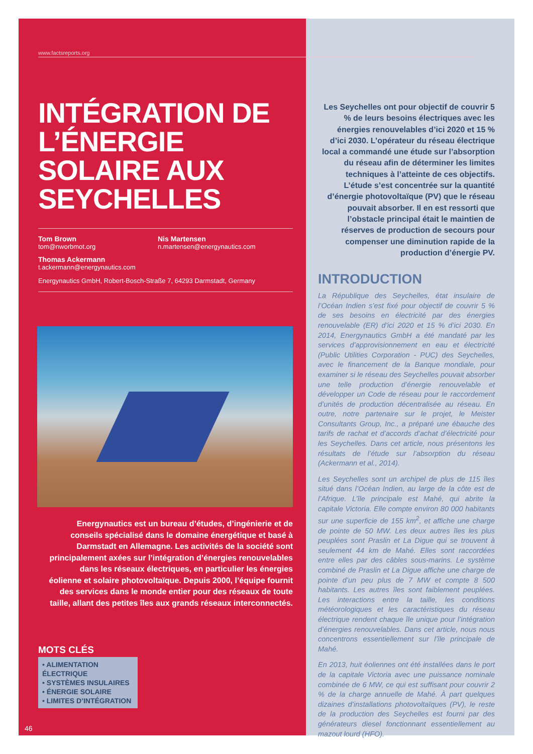www.factsreports.org
INTÉGRATION DE L’ÉNERGIE SOLAIRE AUX SEYCHELLES
Tom Brown
tom@nworbmot.org
Nis Martensen
n.martensen@energynautics.com
Thomas Ackermann
t.ackermann@energynautics.com
Energynautics GmbH, Robert-Bosch-Straße 7, 64293 Darmstadt, Germany
Energynautics est un bureau d’études, d’ingénierie et de conseils spécialisé dans le domaine énergétique et basé à Darmstadt en Allemagne. Les activités de la société sont principalement axées sur l’intégration d’énergies renouvelables dans les réseaux électriques, en particulier les énergies éolienne et solaire photovoltaïque. Depuis 2000, l’équipe fournit des services dans le monde entier pour des réseaux de toute taille, allant des petites îles aux grands réseaux interconnectés.
MOTS CLÉS
• ALIMENTATION ÉLECTRIQUE
• SYSTÈMES INSULAIRES
• ÉNERGIE SOLAIRE
• LIMITES D’INTÉGRATION
46
Les Seychelles ont pour objectif de couvrir 5 % de leurs besoins électriques avec les énergies renouvelables d’ici 2020 et 15 % d’ici 2030. L’opérateur du réseau électrique local a commandé une étude sur l’absorption du réseau afin de déterminer les limites techniques à l’atteinte de ces objectifs. L’étude s’est concentrée sur la quantité d’énergie photovoltaïque (PV) que le réseau pouvait absorber. Il en est ressorti que l’obstacle principal était le maintien de réserves de production de secours pour compenser une diminution rapide de la production d’énergie PV.
INTRODUCTION
La République des Seychelles, état insulaire de l’Océan Indien s’est fixé pour objectif de couvrir 5 % de ses besoins en électricité par des énergies renouvelable (ER) d’ici 2020 et 15 % d’ici 2030. En 2014, Energynautics GmbH a été mandaté par les services d’approvisionnement en eau et électricité (Public Utilities Corporation - PUC) des Seychelles, avec le financement de la Banque mondiale, pour examiner si le réseau des Seychelles pouvait absorber une telle production d’énergie renouvelable et développer un Code de réseau pour le raccordement d’unités de production décentralisée au réseau. En outre, notre partenaire sur le projet, le Meister Consultants Group, Inc., a préparé une ébauche des tarifs de rachat et d’accords d’achat d’électricité pour les Seychelles. Dans cet article, nous présentons les résultats de l’étude sur l’absorption du réseau (Ackermann et al., 2014).
Les Seychelles sont un archipel de plus de 115 îles situé dans l’Océan Indien, au large de la côte est de l’Afrique. L’île principale est Mahé, qui abrite la capitale Victoria. Elle compte environ 80 000 habitants sur une superficie de 155 km<sup>2</sup>, et affiche une charge de pointe de 50 MW. Les deux autres îles les plus peuplées sont Praslin et La Digue qui se trouvent à seulement 44 km de Mahé. Elles sont raccordées entre elles par des câbles sous-marins. Le système combiné de Praslin et La Digue affiche une charge de pointe d’un peu plus de 7 MW et compte 8 500 habitants. Les autres îles sont faiblement peuplées. Les interactions entre la taille, les conditions météorologiques et les caractéristiques du réseau électrique rendent chaque île unique pour l’intégration d’énergies renouvelables. Dans cet article, nous nous concentrons essentiellement sur l’île principale de Mahé.
En 2013, huit éoliennes ont été installées dans le port de la capitale Victoria avec une puissance nominale combinée de 6 MW, ce qui est suffisant pour couvrir 2 % de la charge annuelle de Mahé. À part quelques dizaines d’installations photovoltaïques (PV), le reste de la production des Seychelles est fourni par des générateurs diesel fonctionnant essentiellement au mazout lourd (HFO).